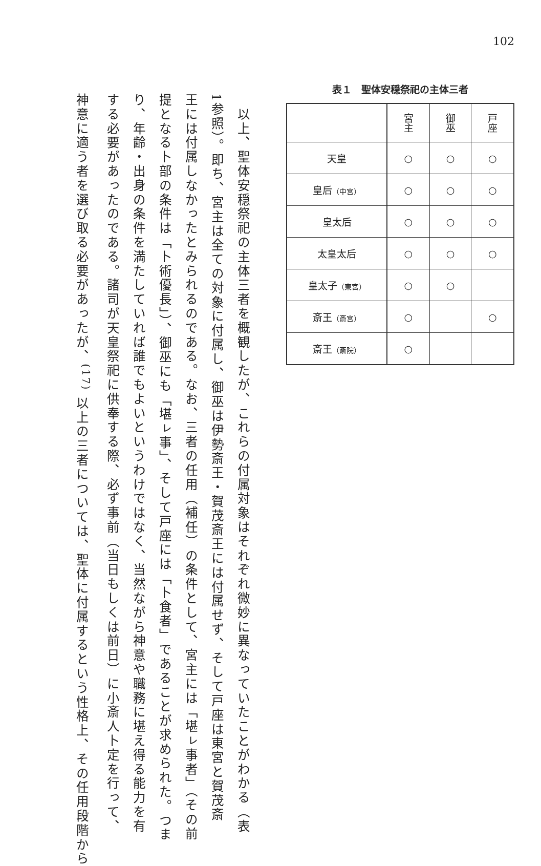102
表１　聖体安穏祭祀の主体三者
| | 宮主 | 御巫 | 戸座 |
| --- | --- | --- | --- |
| 天皇 | ○ | ○ | ○ |
| 皇后 （中宮） | ○ | ○ | ○ |
| 皇太后 | ○ | ○ | ○ |
| 太皇太后 | ○ | ○ | ○ |
| 皇太子 （東宮） | ○ | ○ | |
| 斎王 （斎宮） | ○ | | ○ |
| 斎王 （斎院） | ○ | | |
　以上、聖体安穏祭祀の主体三者を概観したが、これらの付属対象はそれぞれ微妙に異なっていたことがわかる（表
1参照）。即ち、宮主は全ての対象に付属し、御巫は伊勢斎王・賀茂斎王には付属せず、そして戸座は東宮と賀茂斎
王には付属しなかったとみられるのである。なお、三者の任用（補任）の条件として、宮主には「堪ㇾ事者」（その前
提となる卜部の条件は「卜術優長」）、御巫にも「堪ㇾ事」、そして戸座には「卜食者」であることが求められた。つま
り、年齢・出身の条件を満たしていれば誰でもよいというわけではなく、当然ながら神意や職務に堪え得る能力を有
する必要があったのである。諸司が天皇祭祀に供奉する際、必ず事前（当日もしくは前日）に小斎人卜定を行って、
神意に適う者を選び取る必要があったが、<sup>(17)</sup> 以上の三者については、聖体に付属するという性格上、その任用段階から